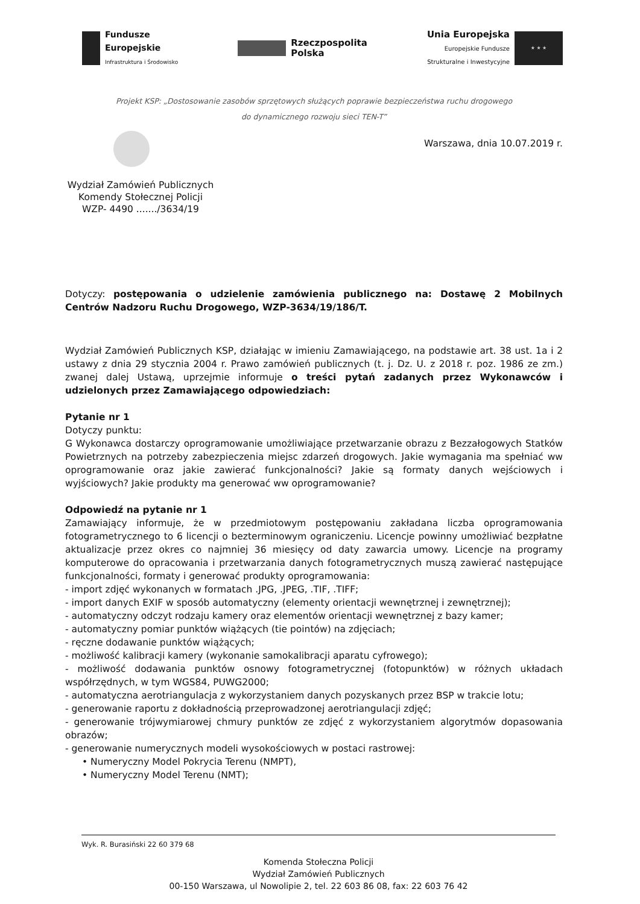Fundusze
Europejskie
Infrastruktura i Środowisko
Rzeczpospolita
Polska
Unia Europejska
Europejskie Fundusze
Strukturalne i Inwestycyjne
★ ★ ★
Projekt KSP: „Dostosowanie zasobów sprzętowych służących poprawie bezpieczeństwa ruchu drogowego
do dynamicznego rozwoju sieci TEN-T”
Wydział Zamówień Publicznych
Komendy Stołecznej Policji
WZP- 4490 ......./3634/19
Warszawa, dnia 10.07.2019 r.
Dotyczy: postępowania o udzielenie zamówienia publicznego na: Dostawę 2 Mobilnych Centrów Nadzoru Ruchu Drogowego, WZP-3634/19/186/T.
Wydział Zamówień Publicznych KSP, działając w imieniu Zamawiającego, na podstawie art. 38 ust. 1a i 2 ustawy z dnia 29 stycznia 2004 r. Prawo zamówień publicznych (t. j. Dz. U. z 2018 r. poz. 1986 ze zm.) zwanej dalej Ustawą, uprzejmie informuje o treści pytań zadanych przez Wykonawców i udzielonych przez Zamawiającego odpowiedziach:
Pytanie nr 1
Dotyczy punktu:
G Wykonawca dostarczy oprogramowanie umożliwiające przetwarzanie obrazu z Bezzałogowych Statków Powietrznych na potrzeby zabezpieczenia miejsc zdarzeń drogowych. Jakie wymagania ma spełniać ww oprogramowanie oraz jakie zawierać funkcjonalności? Jakie są formaty danych wejściowych i wyjściowych? Jakie produkty ma generować ww oprogramowanie?
Odpowiedź na pytanie nr 1
Zamawiający informuje, że w przedmiotowym postępowaniu zakładana liczba oprogramowania fotogrametrycznego to 6 licencji o bezterminowym ograniczeniu. Licencje powinny umożliwiać bezpłatne aktualizacje przez okres co najmniej 36 miesięcy od daty zawarcia umowy. Licencje na programy komputerowe do opracowania i przetwarzania danych fotogrametrycznych muszą zawierać następujące funkcjonalności, formaty i generować produkty oprogramowania:
- import zdjęć wykonanych w formatach .JPG, .JPEG, .TIF, .TIFF;
- import danych EXIF w sposób automatyczny (elementy orientacji wewnętrznej i zewnętrznej);
- automatyczny odczyt rodzaju kamery oraz elementów orientacji wewnętrznej z bazy kamer;
- automatyczny pomiar punktów wiążących (tie pointów) na zdjęciach;
- ręczne dodawanie punktów wiążących;
- możliwość kalibracji kamery (wykonanie samokalibracji aparatu cyfrowego);
- możliwość dodawania punktów osnowy fotogrametrycznej (fotopunktów) w różnych układach współrzędnych, w tym WGS84, PUWG2000;
- automatyczna aerotriangulacja z wykorzystaniem danych pozyskanych przez BSP w trakcie lotu;
- generowanie raportu z dokładnością przeprowadzonej aerotriangulacji zdjęć;
- generowanie trójwymiarowej chmury punktów ze zdjęć z wykorzystaniem algorytmów dopasowania obrazów;
- generowanie numerycznych modeli wysokościowych w postaci rastrowej:
• Numeryczny Model Pokrycia Terenu (NMPT),
• Numeryczny Model Terenu (NMT);
Wyk. R. Burasiński 22 60 379 68
Komenda Stołeczna Policji
Wydział Zamówień Publicznych
00-150 Warszawa, ul Nowolipie 2, tel. 22 603 86 08, fax: 22 603 76 42